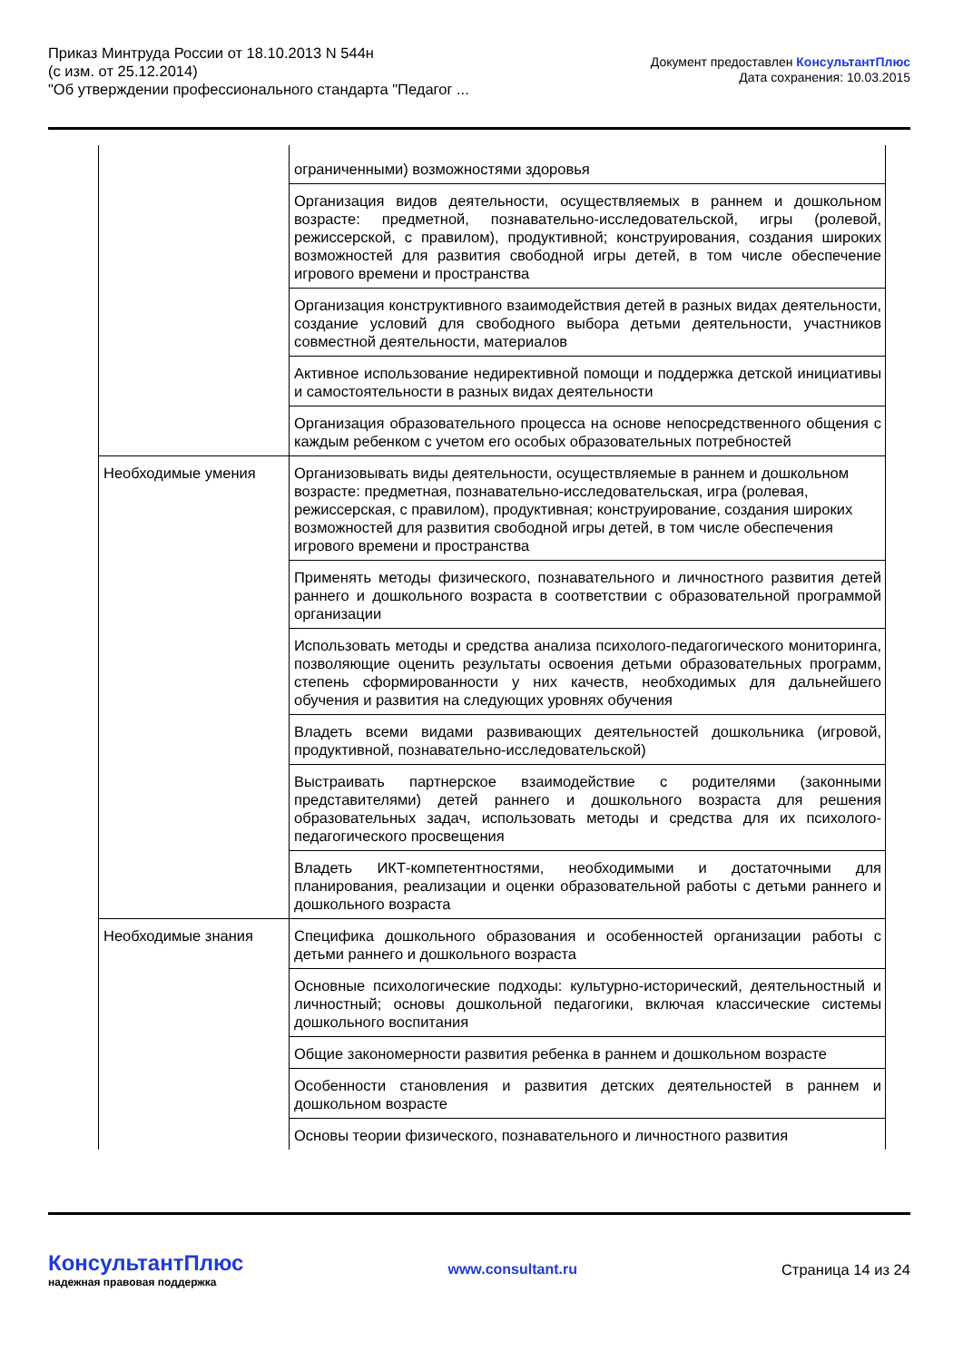Приказ Минтруда России от 18.10.2013 N 544н
(с изм. от 25.12.2014)
"Об утверждении профессионального стандарта "Педагог ...
Документ предоставлен КонсультантПлюс
Дата сохранения: 10.03.2015
| | ограниченными) возможностями здоровья |
| | Организация видов деятельности, осуществляемых в раннем и дошкольном возрасте: предметной, познавательно-исследовательской, игры (ролевой, режиссерской, с правилом), продуктивной; конструирования, создания широких возможностей для развития свободной игры детей, в том числе обеспечение игрового времени и пространства |
| | Организация конструктивного взаимодействия детей в разных видах деятельности, создание условий для свободного выбора детьми деятельности, участников совместной деятельности, материалов |
| | Активное использование недирективной помощи и поддержка детской инициативы и самостоятельности в разных видах деятельности |
| | Организация образовательного процесса на основе непосредственного общения с каждым ребенком с учетом его особых образовательных потребностей |
| Необходимые умения | Организовывать виды деятельности, осуществляемые в раннем и дошкольном возрасте: предметная, познавательно-исследовательская, игра (ролевая, режиссерская, с правилом), продуктивная; конструирование, создания широких возможностей для развития свободной игры детей, в том числе обеспечения игрового времени и пространства |
| | Применять методы физического, познавательного и личностного развития детей раннего и дошкольного возраста в соответствии с образовательной программой организации |
| | Использовать методы и средства анализа психолого-педагогического мониторинга, позволяющие оценить результаты освоения детьми образовательных программ, степень сформированности у них качеств, необходимых для дальнейшего обучения и развития на следующих уровнях обучения |
| | Владеть всеми видами развивающих деятельностей дошкольника (игровой, продуктивной, познавательно-исследовательской) |
| | Выстраивать партнерское взаимодействие с родителями (законными представителями) детей раннего и дошкольного возраста для решения образовательных задач, использовать методы и средства для их психолого-педагогического просвещения |
| | Владеть ИКТ-компетентностями, необходимыми и достаточными для планирования, реализации и оценки образовательной работы с детьми раннего и дошкольного возраста |
| Необходимые знания | Специфика дошкольного образования и особенностей организации работы с детьми раннего и дошкольного возраста |
| | Основные психологические подходы: культурно-исторический, деятельностный и личностный; основы дошкольной педагогики, включая классические системы дошкольного воспитания |
| | Общие закономерности развития ребенка в раннем и дошкольном возрасте |
| | Особенности становления и развития детских деятельностей в раннем и дошкольном возрасте |
| | Основы теории физического, познавательного и личностного развития |
КонсультантПлюс
надежная правовая поддержка
www.consultant.ru Страница 14 из 24